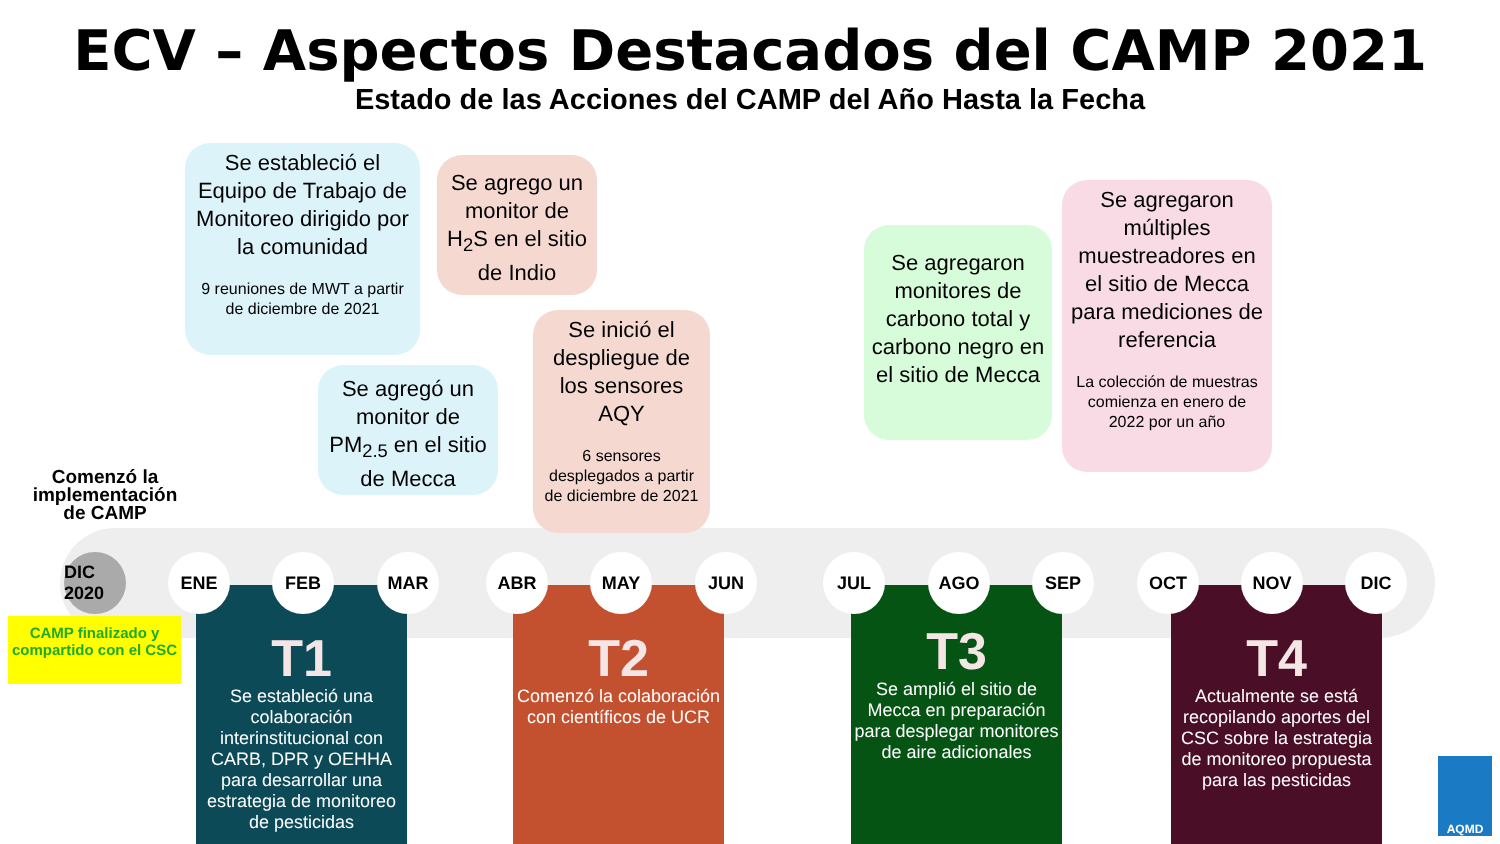ECV – Aspectos Destacados del CAMP 2021
Estado de las Acciones del CAMP del Año Hasta la Fecha
Se estableció el Equipo de Trabajo de Monitoreo dirigido por la comunidad
9 reuniones de MWT a partir de diciembre de 2021
Se agrego un monitor de H<sub>2</sub>S en el sitio de Indio
Se agregó un monitor de PM<sub>2.5</sub> en el sitio de Mecca
Se inició el despliegue de los sensores AQY
6 sensores desplegados a partir de diciembre de 2021
Se agregaron monitores de carbono total y carbono negro en el sitio de Mecca
Se agregaron múltiples muestreadores en el sitio de Mecca para mediciones de referencia
La colección de muestras comienza en enero de 2022 por un año
Comenzó la implementación de CAMP
DIC 2020
CAMP finalizado y compartido con el CSC
T1
Se estableció una colaboración interinstitucional con CARB, DPR y OEHHA para desarrollar una estrategia de monitoreo de pesticidas
T2
Comenzó la colaboración con científicos de UCR
T3
Se amplió el sitio de Mecca en preparación para desplegar monitores de aire adicionales
T4
Actualmente se está recopilando aportes del CSC sobre la estrategia de monitoreo propuesta para las pesticidas
ENE FEB MAR ABR MAY JUN JUL AGO SEP OCT NOV DIC
AQMD